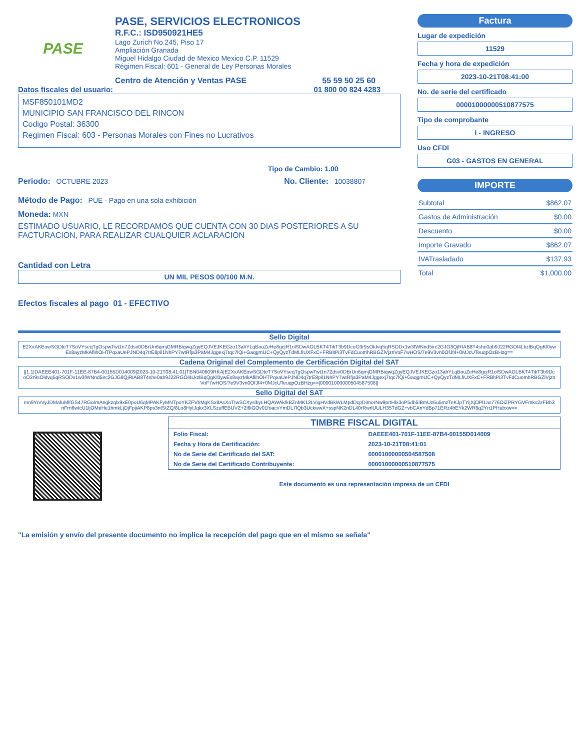PASE
PASE, SERVICIOS ELECTRONICOS
R.F.C.: ISD950921HE5
Lago Zurich No.245, Piso 17
Ampliación Granada
Miguel Hidalgo Ciudad de Mexico Mexico C.P. 11529
Régimen Fiscal: 601 - General de Ley Personas Morales
Centro de Atención y Ventas PASE 55 59 50 25 60
Datos fiscales del usuario: 01 800 00 824 4283
MSF850101MD2
MUNICIPIO SAN FRANCISCO DEL RINCON
Codigo Postal: 36300
Regimen Fiscal: 603 - Personas Morales con Fines no Lucrativos
Tipo de Cambio: 1.00
Periodo: OCTUBRE 2023 No. Cliente: 10038807
Método de Pago: PUE - Pago en una sola exhibición
Moneda: MXN
ESTIMADO USUARIO, LE RECORDAMOS QUE CUENTA CON 30 DIAS POSTERIORES A SU FACTURACION, PARA REALIZAR CUALQUIER ACLARACION
Cantidad con Letra
UN MIL PESOS 00/100 M.N.
Efectos fiscales al pago 01 - EFECTIVO
Factura
Lugar de expedición
11529
Fecha y hora de expedición
2023-10-21T08:41:00
No. de serie del certificado
00001000000510877575
Tipo de comprobante
I - INGRESO
Uso CFDI
G03 - GASTOS EN GENERAL
IMPORTE
| Subtotal | $862.07 |
| Gastos de Administración | $0.00 |
| Descuento | $0.00 |
| Importe Gravado | $862.07 |
| IVATrasladado | $137.93 |
| Total | $1,000.00 |
Sello Digital
E2XxAKEowSGDteT7SoVYseqTgOspwTwt1n7Zdsv0DBrUn6qmjGMRBiqwqZgyEQJVEJKEGzo13ahYLqBouZeHe8gcjR1olSDwAOLBKT4TikT3b9DcoO3r9sOldvq5qRSODx1w3fWNnd5irc2GJG8QjRIAB8T4she0ab9J22RGOl4LkzlBqQgKl0ywEs8ayzMkAflihOHTPqxaUePJND4q7trE8pil1NhPY7wtRfja3PaM4Jggexj7tqc7lQi+GaqgmUC+QyQyzTdMLfiUXFxC+FRBltPi3TvFdCuomhRBGZlVjznVoF7wHOS/7e9V3vn0OfJf4+0MJcUTeuqpOzBHzg==
Cadena Original del Complemento de Certificación Digital del SAT
||1.1|DAEEE401-701F-11EE-87B4-00155D014009|2023-10-21T08:41:01|TBN040609RKA|E2XxAKEowSGDteT7SoVYseqTgOspwTwt1n7Zdsv0DBrUn6qmjGMRBiqwqZgyEQJVEJKEGzo13ahYLqBouZeHe8gcjR1olSDwAOLBKT4TikT3b9DcoO3r9sOldvq5qRSODx1w3fWNnd5irc2GJG8QjRIAB8T4she0ab9J22RGOl4LkzlBqQgKl0ywEs8ayzMkAflihOHTPqxaUePJND4q7trE8pil1NhPY7wtRfja3PaM4Jggexj7tqc7lQi+GaqgmUC+QyQyzTdMLfiUXFxC+FRBltPi3TvFdCuomhRBGZlVjznVoF7wHOS/7e9V3vn0OfJf4+0MJcUTeuqpOzBHzg==|00001000000504587508||
Sello Digital del SAT
mn9YrvVyJDMafuMlfGS47RGo/mAngkzqlx9xE0poU6qMPAKFyMNTpoYKZFVbMgKSx8AsXoTtwSCXyslbyLHQAWAk/kBZnMK13LVigHVdBkWLMpdDcpDimorNw9prtHlx3oP5db5lBmUz6u5mzTeKJpTYijXjOPl1as776OiZPRYGVFmks2zFBb3nFrn6wtcU1ljOMeHe1hmkLjOjFpjiAKP8ps3ntStZQ/8Lo8HytJqkx3XLSzuffEBUVZ+2l6iGOv01foacvYmDL7lQb3UckwwX+sspNK2nDL40rRwrlUULH35TdGZ+vbCAnYdBp71ERz4bEYk2WR6q2Yn1PHubxw==
| TIMBRE FISCAL DIGITAL | |
| --- | --- |
| Folio Fiscal: | DAEEE401-701F-11EE-87B4-00155D014009 |
| Fecha y Hora de Certificación: | 2023-10-21T08:41:01 |
| No de Serie del Certificado del SAT: | 00001000000504587508 |
| No de Serie del Certificado Contribuyente: | 00001000000510877575 |
Este documento es una representación impresa de un CFDI
"La emisión y envío del presente documento no implica la recepción del pago que en el mismo se señala"